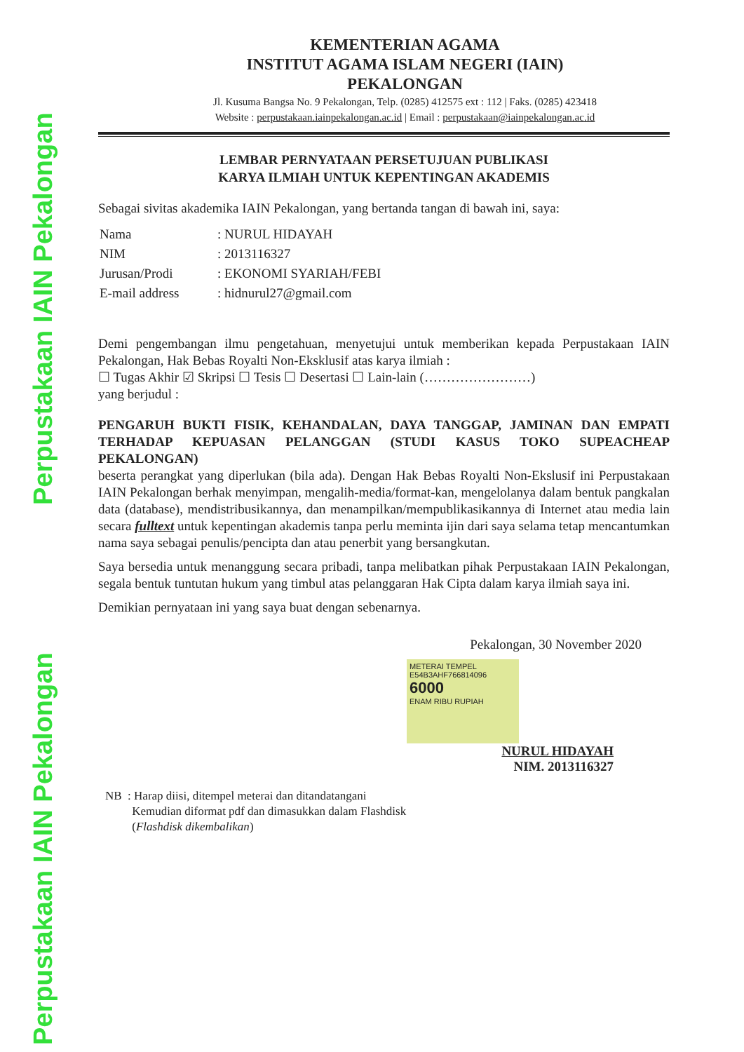Perpustakaan IAIN Pekalongan
Perpustakaan IAIN Pekalongan
KEMENTERIAN AGAMA
INSTITUT AGAMA ISLAM NEGERI (IAIN)
PEKALONGAN
Jl. Kusuma Bangsa No. 9 Pekalongan, Telp. (0285) 412575 ext : 112 | Faks. (0285) 423418
Website : perpustakaan.iainpekalongan.ac.id | Email : perpustakaan@iainpekalongan.ac.id
LEMBAR PERNYATAAN PERSETUJUAN PUBLIKASI
KARYA ILMIAH UNTUK KEPENTINGAN AKADEMIS
Sebagai sivitas akademika IAIN Pekalongan, yang bertanda tangan di bawah ini, saya:
| Nama | : NURUL HIDAYAH |
| NIM | : 2013116327 |
| Jurusan/Prodi | : EKONOMI SYARIAH/FEBI |
| E-mail address | : hidnurul27@gmail.com |
Demi pengembangan ilmu pengetahuan, menyetujui untuk memberikan kepada Perpustakaan IAIN Pekalongan, Hak Bebas Royalti Non-Eksklusif atas karya ilmiah :
☐ Tugas Akhir ☑ Skripsi ☐ Tesis ☐ Desertasi ☐ Lain-lain (……………………)
yang berjudul :
PENGARUH BUKTI FISIK, KEHANDALAN, DAYA TANGGAP, JAMINAN DAN EMPATI TERHADAP KEPUASAN PELANGGAN (STUDI KASUS TOKO SUPEACHEAP PEKALONGAN)
beserta perangkat yang diperlukan (bila ada). Dengan Hak Bebas Royalti Non-Ekslusif ini Perpustakaan IAIN Pekalongan berhak menyimpan, mengalih-media/format-kan, mengelolanya dalam bentuk pangkalan data (database), mendistribusikannya, dan menampilkan/mempublikasikannya di Internet atau media lain secara fulltext untuk kepentingan akademis tanpa perlu meminta ijin dari saya selama tetap mencantumkan nama saya sebagai penulis/pencipta dan atau penerbit yang bersangkutan.
Saya bersedia untuk menanggung secara pribadi, tanpa melibatkan pihak Perpustakaan IAIN Pekalongan, segala bentuk tuntutan hukum yang timbul atas pelanggaran Hak Cipta dalam karya ilmiah saya ini.
Demikian pernyataan ini yang saya buat dengan sebenarnya.
Pekalongan, 30 November 2020
METERAI TEMPEL
E54B3AHF766814096
6000
ENAM RIBU RUPIAH
NURUL HIDAYAH
NIM. 2013116327
NB : Harap diisi, ditempel meterai dan ditandatangani
Kemudian diformat pdf dan dimasukkan dalam Flashdisk
(Flashdisk dikembalikan)